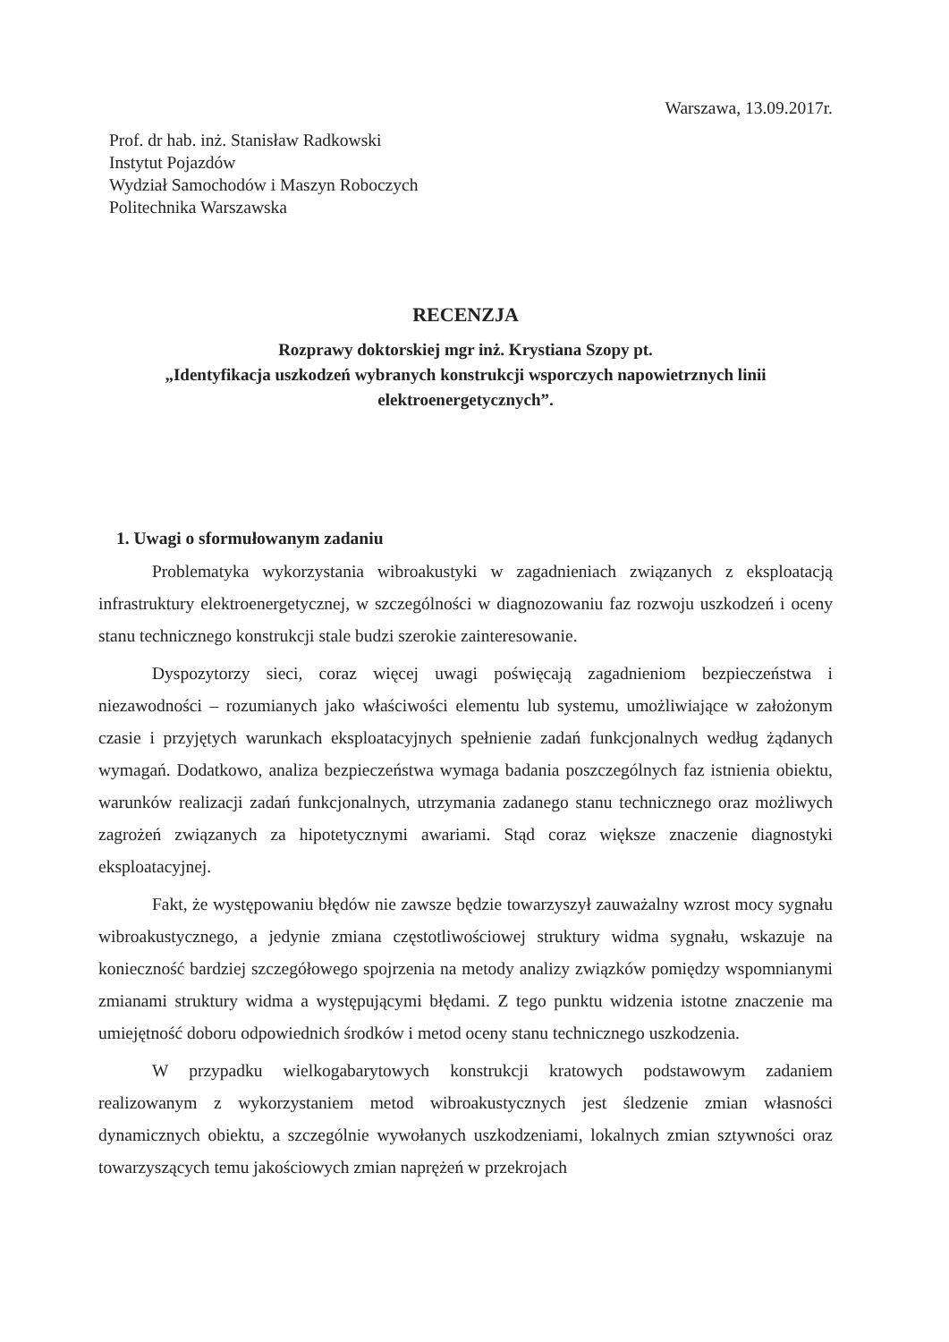Warszawa, 13.09.2017r.
Prof. dr hab. inż. Stanisław Radkowski
Instytut Pojazdów
Wydział Samochodów i Maszyn Roboczych
Politechnika Warszawska
RECENZJA
Rozprawy doktorskiej mgr inż. Krystiana Szopy pt.
„Identyfikacja uszkodzeń wybranych konstrukcji wsporczych napowietrznych linii elektroenergetycznych”.
1. Uwagi o sformułowanym zadaniu
Problematyka wykorzystania wibroakustyki w zagadnieniach związanych z eksploatacją infrastruktury elektroenergetycznej, w szczególności w diagnozowaniu faz rozwoju uszkodzeń i oceny stanu technicznego konstrukcji stale budzi szerokie zainteresowanie.
Dyspozytorzy sieci, coraz więcej uwagi poświęcają zagadnieniom bezpieczeństwa i niezawodności – rozumianych jako właściwości elementu lub systemu, umożliwiające w założonym czasie i przyjętych warunkach eksploatacyjnych spełnienie zadań funkcjonalnych według żądanych wymagań. Dodatkowo, analiza bezpieczeństwa wymaga badania poszczególnych faz istnienia obiektu, warunków realizacji zadań funkcjonalnych, utrzymania zadanego stanu technicznego oraz możliwych zagrożeń związanych za hipotetycznymi awariami. Stąd coraz większe znaczenie diagnostyki eksploatacyjnej.
Fakt, że występowaniu błędów nie zawsze będzie towarzyszył zauważalny wzrost mocy sygnału wibroakustycznego, a jedynie zmiana częstotliwościowej struktury widma sygnału, wskazuje na konieczność bardziej szczegółowego spojrzenia na metody analizy związków pomiędzy wspomnianymi zmianami struktury widma a występującymi błędami. Z tego punktu widzenia istotne znaczenie ma umiejętność doboru odpowiednich środków i metod oceny stanu technicznego uszkodzenia.
W przypadku wielkogabarytowych konstrukcji kratowych podstawowym zadaniem realizowanym z wykorzystaniem metod wibroakustycznych jest śledzenie zmian własności dynamicznych obiektu, a szczególnie wywołanych uszkodzeniami, lokalnych zmian sztywności oraz towarzyszących temu jakościowych zmian naprężeń w przekrojach